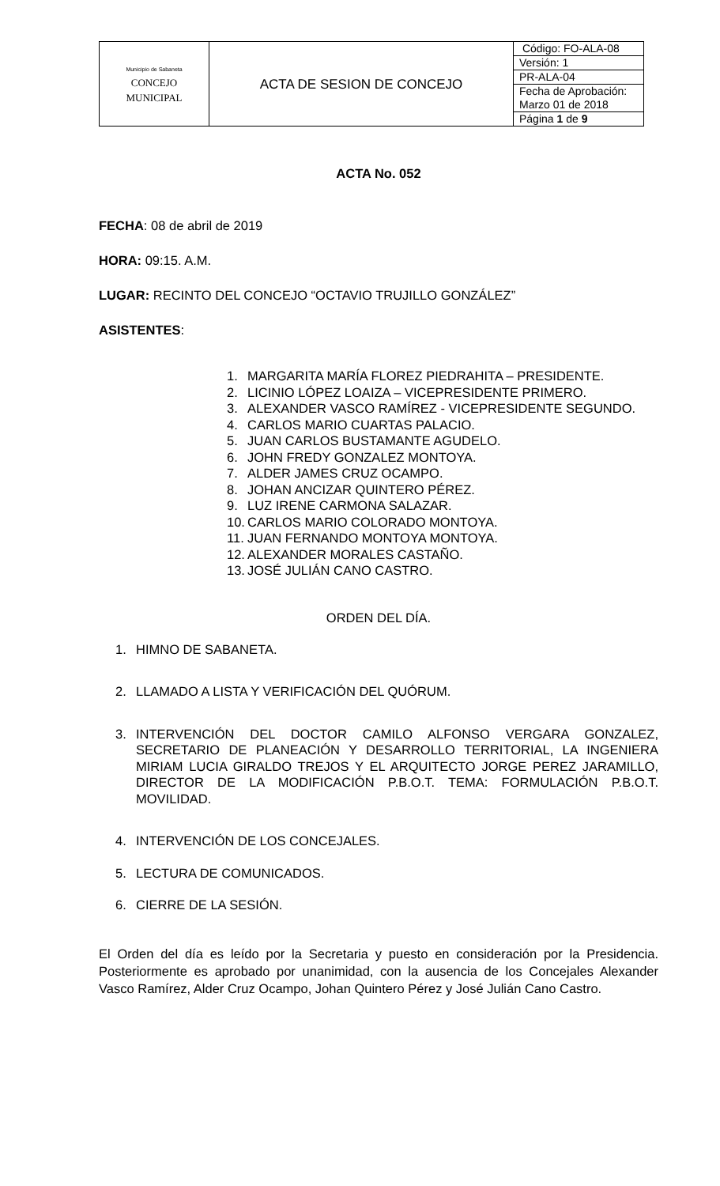| Municipio de Sabaneta CONCEJO MUNICIPAL | ACTA DE SESION DE CONCEJO | Código: FO-ALA-08 |
| | | Versión: 1 |
| | | PR-ALA-04 |
| | | Fecha de Aprobación: Marzo 01 de 2018 |
| | | Página 1 de 9 |
ACTA No. 052
FECHA: 08 de abril de 2019
HORA: 09:15. A.M.
LUGAR: RECINTO DEL CONCEJO “OCTAVIO TRUJILLO GONZÁLEZ”
ASISTENTES:
1. MARGARITA MARÍA FLOREZ PIEDRAHITA – PRESIDENTE.
2. LICINIO LÓPEZ LOAIZA – VICEPRESIDENTE PRIMERO.
3. ALEXANDER VASCO RAMÍREZ - VICEPRESIDENTE SEGUNDO.
4. CARLOS MARIO CUARTAS PALACIO.
5. JUAN CARLOS BUSTAMANTE AGUDELO.
6. JOHN FREDY GONZALEZ MONTOYA.
7. ALDER JAMES CRUZ OCAMPO.
8. JOHAN ANCIZAR QUINTERO PÉREZ.
9. LUZ IRENE CARMONA SALAZAR.
10. CARLOS MARIO COLORADO MONTOYA.
11. JUAN FERNANDO MONTOYA MONTOYA.
12. ALEXANDER MORALES CASTAÑO.
13. JOSÉ JULIÁN CANO CASTRO.
ORDEN DEL DÍA.
1. HIMNO DE SABANETA.
2. LLAMADO A LISTA Y VERIFICACIÓN DEL QUÓRUM.
3. INTERVENCIÓN DEL DOCTOR CAMILO ALFONSO VERGARA GONZALEZ, SECRETARIO DE PLANEACIÓN Y DESARROLLO TERRITORIAL, LA INGENIERA MIRIAM LUCIA GIRALDO TREJOS Y EL ARQUITECTO JORGE PEREZ JARAMILLO, DIRECTOR DE LA MODIFICACIÓN P.B.O.T. TEMA: FORMULACIÓN P.B.O.T. MOVILIDAD.
4. INTERVENCIÓN DE LOS CONCEJALES.
5. LECTURA DE COMUNICADOS.
6. CIERRE DE LA SESIÓN.
El Orden del día es leído por la Secretaria y puesto en consideración por la Presidencia. Posteriormente es aprobado por unanimidad, con la ausencia de los Concejales Alexander Vasco Ramírez, Alder Cruz Ocampo, Johan Quintero Pérez y José Julián Cano Castro.